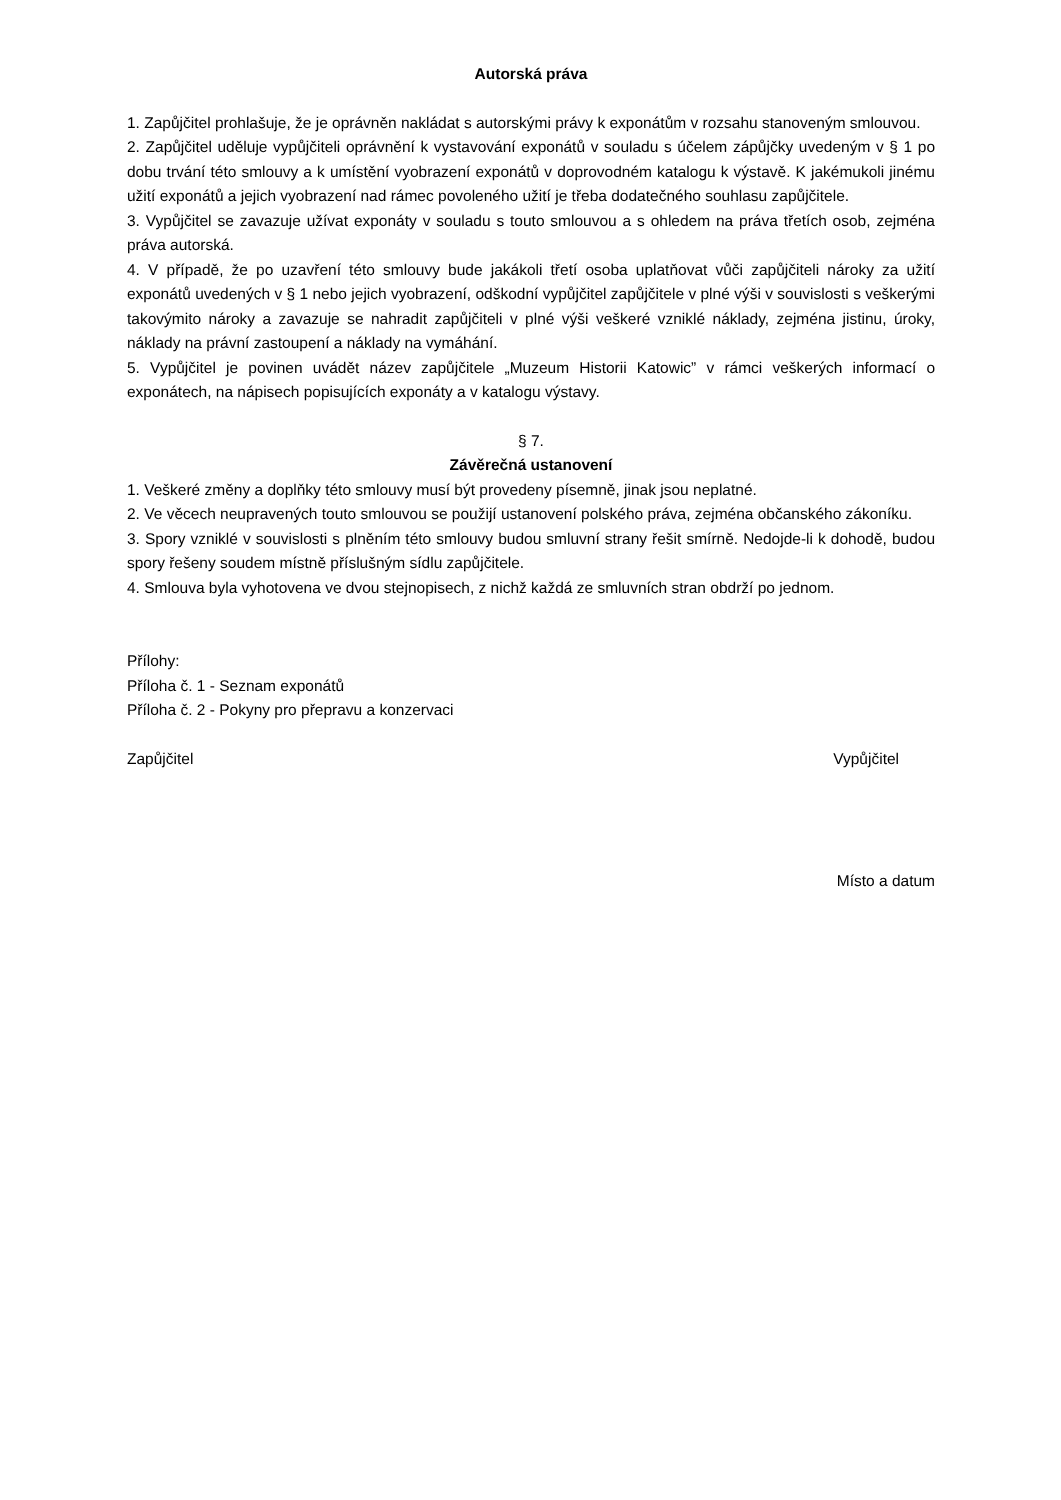Autorská práva
1. Zapůjčitel prohlašuje, že je oprávněn nakládat s autorskými právy k exponátům v rozsahu stanoveným smlouvou.
2. Zapůjčitel uděluje vypůjčiteli oprávnění k vystavování exponátů v souladu s účelem zápůjčky uvedeným v § 1 po dobu trvání této smlouvy a k umístění vyobrazení exponátů v doprovodném katalogu k výstavě. K jakémukoli jinému užití exponátů a jejich vyobrazení nad rámec povoleného užití je třeba dodatečného souhlasu zapůjčitele.
3. Vypůjčitel se zavazuje užívat exponáty v souladu s touto smlouvou a s ohledem na práva třetích osob, zejména práva autorská.
4. V případě, že po uzavření této smlouvy bude jakákoli třetí osoba uplatňovat vůči zapůjčiteli nároky za užití exponátů uvedených v § 1 nebo jejich vyobrazení, odškodní vypůjčitel zapůjčitele v plné výši v souvislosti s veškerými takovýmito nároky a zavazuje se nahradit zapůjčiteli v plné výši veškeré vzniklé náklady, zejména jistinu, úroky, náklady na právní zastoupení a náklady na vymáhání.
5. Vypůjčitel je povinen uvádět název zapůjčitele „Muzeum Historii Katowic” v rámci veškerých informací o exponátech, na nápisech popisujících exponáty a v katalogu výstavy.
§ 7.
Závěrečná ustanovení
1. Veškeré změny a doplňky této smlouvy musí být provedeny písemně, jinak jsou neplatné.
2. Ve věcech neupravených touto smlouvou se použijí ustanovení polského práva, zejména občanského zákoníku.
3. Spory vzniklé v souvislosti s plněním této smlouvy budou smluvní strany řešit smírně. Nedojde-li k dohodě, budou spory řešeny soudem místně příslušným sídlu zapůjčitele.
4. Smlouva byla vyhotovena ve dvou stejnopisech, z nichž každá ze smluvních stran obdrží po jednom.
Přílohy:
Příloha č. 1 - Seznam exponátů
Příloha č. 2 - Pokyny pro přepravu a konzervaci
Zapůjčitel Vypůjčitel
Místo a datum